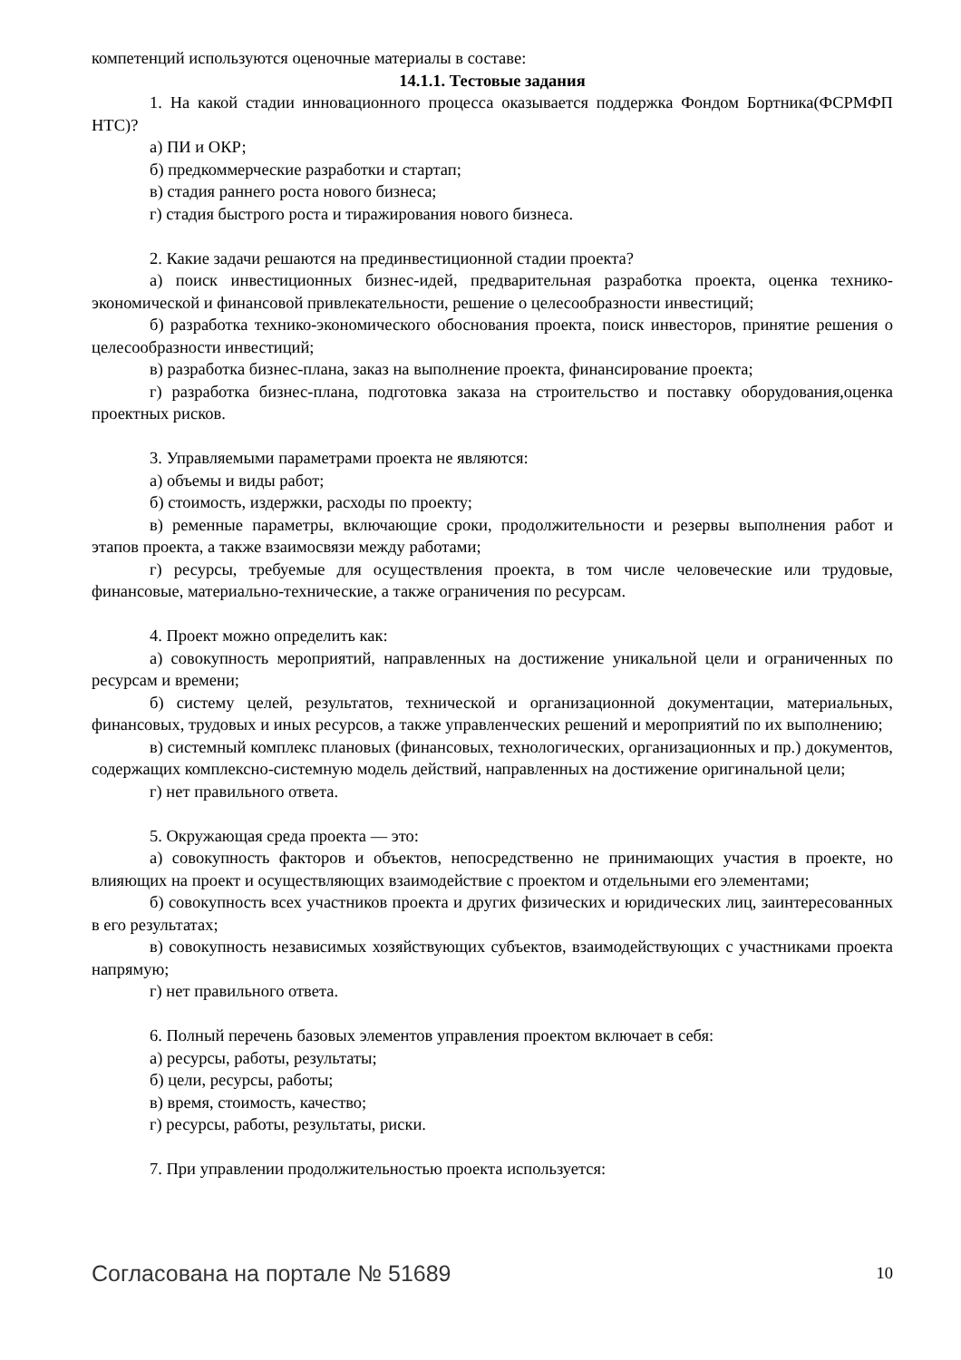компетенций используются оценочные материалы в составе:
14.1.1. Тестовые задания
1. На какой стадии инновационного процесса оказывается поддержка Фондом Бортника(ФСРМФП НТС)?
а) ПИ и ОКР;
б) предкоммерческие разработки и стартап;
в) стадия раннего роста нового бизнеса;
г) стадия быстрого роста и тиражирования нового бизнеса.
2. Какие задачи решаются на прединвестиционной стадии проекта?
а) поиск инвестиционных бизнес-идей, предварительная разработка проекта, оценка технико-экономической и финансовой привлекательности, решение о целесообразности инвестиций;
б) разработка технико-экономического обоснования проекта, поиск инвесторов, принятие решения о целесообразности инвестиций;
в) разработка бизнес-плана, заказ на выполнение проекта, финансирование проекта;
г) разработка бизнес-плана, подготовка заказа на строительство и поставку оборудования,оценка проектных рисков.
3. Управляемыми параметрами проекта не являются:
а) объемы и виды работ;
б) стоимость, издержки, расходы по проекту;
в) ременные параметры, включающие сроки, продолжительности и резервы выполнения работ и этапов проекта, а также взаимосвязи между работами;
г) ресурсы, требуемые для осуществления проекта, в том числе человеческие или трудовые, финансовые, материально-технические, а также ограничения по ресурсам.
4. Проект можно определить как:
а) совокупность мероприятий, направленных на достижение уникальной цели и ограниченных по ресурсам и времени;
б) систему целей, результатов, технической и организационной документации, материальных, финансовых, трудовых и иных ресурсов, а также управленческих решений и мероприятий по их выполнению;
в) системный комплекс плановых (финансовых, технологических, организационных и пр.) документов, содержащих комплексно-системную модель действий, направленных на достижение оригинальной цели;
г) нет правильного ответа.
5. Окружающая среда проекта — это:
а) совокупность факторов и объектов, непосредственно не принимающих участия в проекте, но влияющих на проект и осуществляющих взаимодействие с проектом и отдельными его элементами;
б) совокупность всех участников проекта и других физических и юридических лиц, заинтересованных в его результатах;
в) совокупность независимых хозяйствующих субъектов, взаимодействующих с участниками проекта напрямую;
г) нет правильного ответа.
6. Полный перечень базовых элементов управления проектом включает в себя:
а) ресурсы, работы, результаты;
б) цели, ресурсы, работы;
в) время, стоимость, качество;
г) ресурсы, работы, результаты, риски.
7. При управлении продолжительностью проекта используется:
Согласована на портале № 51689 10